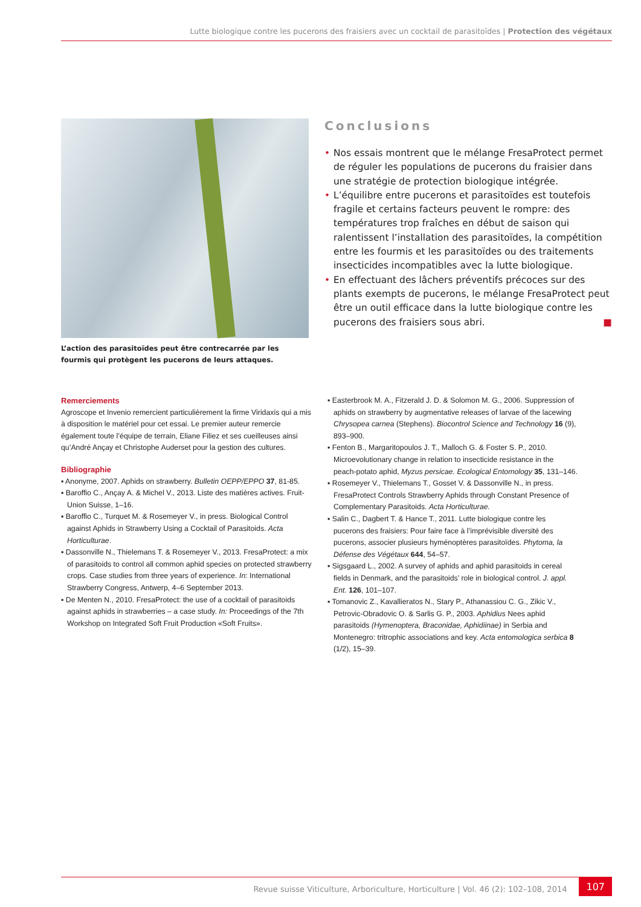Lutte biologique contre les pucerons des fraisiers avec un cocktail de parasitoïdes | Protection des végétaux
L’action des parasitoïdes peut être contrecarrée par les fourmis qui protègent les pucerons de leurs attaques.
Conclusions
• Nos essais montrent que le mélange FresaProtect permet de réguler les populations de pucerons du fraisier dans une stratégie de protection biologique intégrée.
• L’équilibre entre pucerons et parasitoïdes est toutefois fragile et certains facteurs peuvent le rompre: des températures trop fraîches en début de saison qui ralentissent l’installation des parasitoïdes, la compétition entre les fourmis et les parasitoïdes ou des traitements insecticides incompatibles avec la lutte biologique.
• En effectuant des lâchers préventifs précoces sur des plants exempts de pucerons, le mélange FresaProtect peut être un outil efficace dans la lutte biologique contre les pucerons des fraisiers sous abri. ■
Remerciements
Agroscope et Invenio remercient particulièrement la firme Viridaxis qui a mis à disposition le matériel pour cet essai. Le premier auteur remercie également toute l’équipe de terrain, Eliane Filiez et ses cueilleuses ainsi qu’André Ançay et Christophe Auderset pour la gestion des cultures.
Bibliographie
▪ Anonyme, 2007. Aphids on strawberry. Bulletin OEPP/EPPO 37, 81-85.
▪ Baroffio C., Ançay A. & Michel V., 2013. Liste des matières actives. Fruit-Union Suisse, 1–16.
▪ Baroffio C., Turquet M. & Rosemeyer V., in press. Biological Control against Aphids in Strawberry Using a Cocktail of Parasitoids. Acta Horticulturae.
▪ Dassonville N., Thielemans T. & Rosemeyer V., 2013. FresaProtect: a mix of parasitoids to control all common aphid species on protected strawberry crops. Case studies from three years of experience. In: International Strawberry Congress, Antwerp, 4–6 September 2013.
▪ De Menten N., 2010. FresaProtect: the use of a cocktail of parasitoids against aphids in strawberries – a case study. In: Proceedings of the 7th Workshop on Integrated Soft Fruit Production «Soft Fruits».
▪ Easterbrook M. A., Fitzerald J. D. & Solomon M. G., 2006. Suppression of aphids on strawberry by augmentative releases of larvae of the lacewing Chrysopea carnea (Stephens). Biocontrol Science and Technology 16 (9), 893–900.
▪ Fenton B., Margaritopoulos J. T., Malloch G. & Foster S. P., 2010. Microevolutionary change in relation to insecticide resistance in the peach-potato aphid, Myzus persicae. Ecological Entomology 35, 131–146.
▪ Rosemeyer V., Thielemans T., Gosset V. & Dassonville N., in press. FresaProtect Controls Strawberry Aphids through Constant Presence of Complementary Parasitoids. Acta Horticulturae.
▪ Salin C., Dagbert T. & Hance T., 2011. Lutte biologique contre les pucerons des fraisiers: Pour faire face à l’imprévisible diversité des pucerons, associer plusieurs hyménoptères parasitoïdes. Phytoma, la Défense des Végétaux 644, 54–57.
▪ Sigsgaard L., 2002. A survey of aphids and aphid parasitoids in cereal fields in Denmark, and the parasitoids’ role in biological control. J. appl. Ent. 126, 101–107.
▪ Tomanovic Z., Kavallieratos N., Stary P., Athanassiou C. G., Zikic V., Petrovic-Obradovic O. & Sarlis G. P., 2003. Aphidius Nees aphid parasitoids (Hymenoptera, Braconidae, Aphidiinae) in Serbia and Montenegro: tritrophic associations and key. Acta entomologica serbica 8 (1/2), 15–39.
Revue suisse Viticulture, Arboriculture, Horticulture | Vol. 46 (2): 102–108, 2014 107